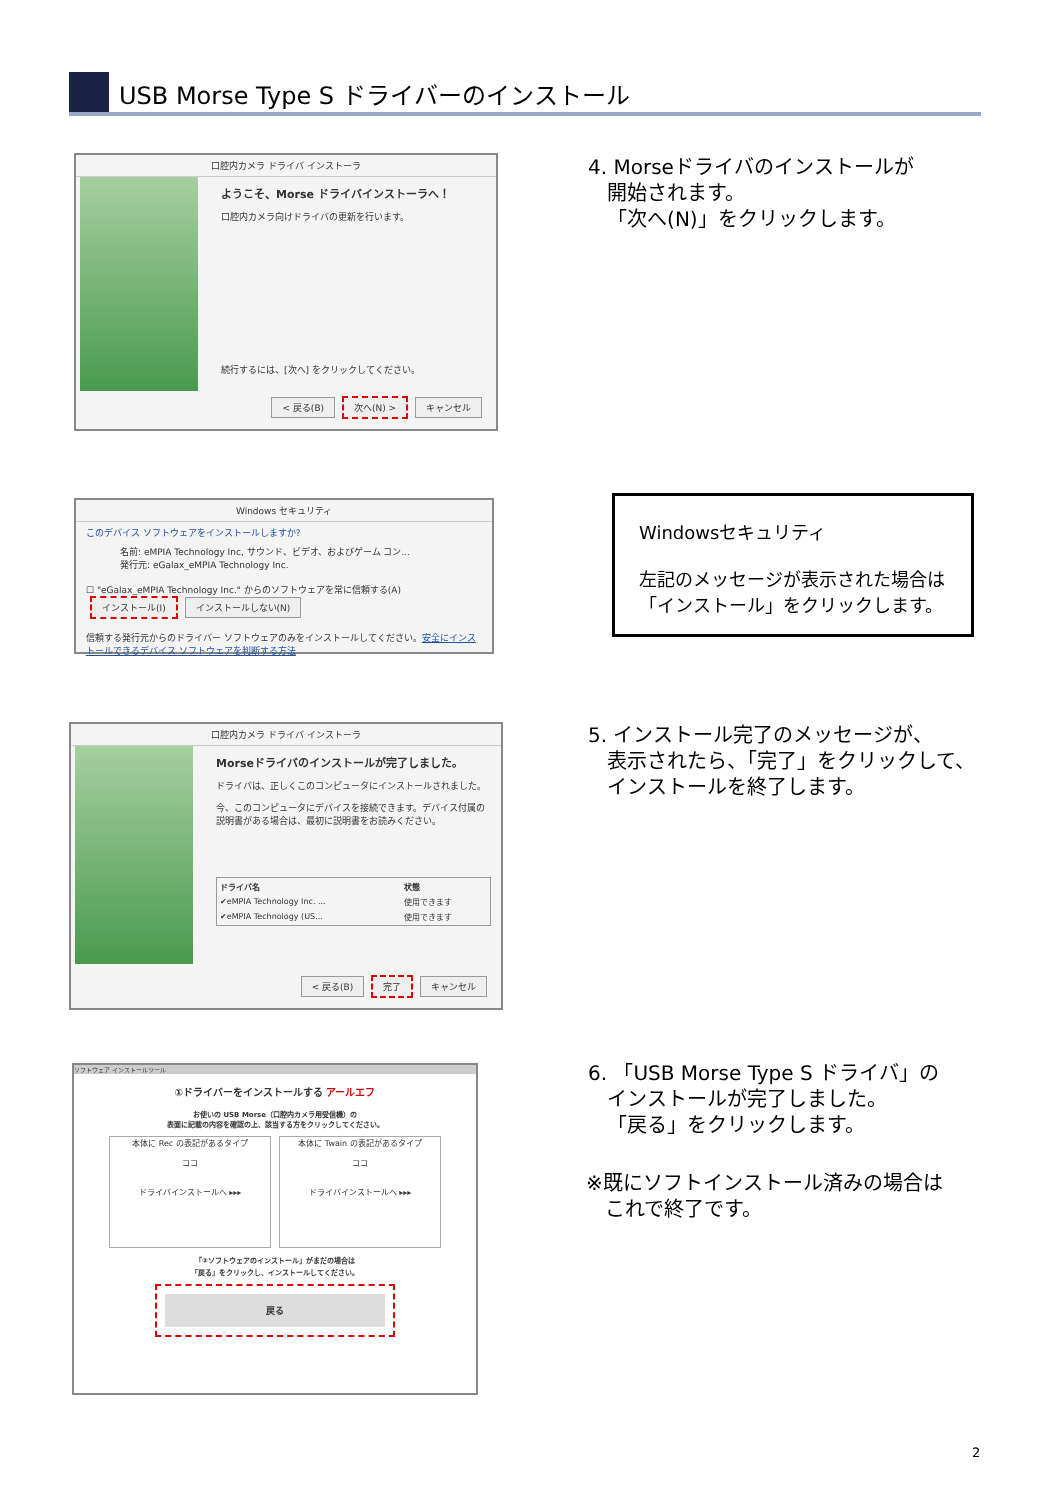USB Morse Type S ドライバーのインストール
口腔内カメラ ドライバ インストーラ
ようこそ、Morse ドライバインストーラへ！
口腔内カメラ向けドライバの更新を行います。
続行するには、[次へ] をクリックしてください。
< 戻る(B) 次へ(N) > キャンセル
4. Morseドライバのインストールが
開始されます。
「次へ(N)」をクリックします。
Windows セキュリティ
このデバイス ソフトウェアをインストールしますか?
名前: eMPIA Technology Inc, サウンド、ビデオ、およびゲーム コン...
発行元: eGalax_eMPIA Technology Inc.
☐ "eGalax_eMPIA Technology Inc." からのソフトウェアを常に信頼する(A) インストール(I) インストールしない(N)
信頼する発行元からのドライバー ソフトウェアのみをインストールしてください。安全にインストールできるデバイス ソフトウェアを判断する方法
Windowsセキュリティ
左記のメッセージが表示された場合は
「インストール」をクリックします。
口腔内カメラ ドライバ インストーラ
Morseドライバのインストールが完了しました。
ドライバは、正しくこのコンピュータにインストールされました。
今、このコンピュータにデバイスを接続できます。デバイス付属の説明書がある場合は、最初に説明書をお読みください。
| ドライバ名 | 状態 |
| --- | --- |
| ✔eMPIA Technology Inc. ... | 使用できます |
| ✔eMPIA Technology (US... | 使用できます |
< 戻る(B) 完了 キャンセル
5. インストール完了のメッセージが、
表示されたら、「完了」をクリックして、
インストールを終了します。
ソフトウェア インストールツール
①ドライバーをインストールする アールエフ
お使いの USB Morse（口腔内カメラ用受信機）の
表面に記載の内容を確認の上、該当する方をクリックしてください。
本体に Rec の表記があるタイプ
ココ
ドライバインストールへ ▸▸▸
本体に Twain の表記があるタイプ
ココ
ドライバインストールへ ▸▸▸
「②ソフトウェアのインストール」がまだの場合は
「戻る」をクリックし、インストールしてください。
戻る
6. 「USB Morse Type S ドライバ」の
インストールが完了しました。
「戻る」をクリックします。
※既にソフトインストール済みの場合は
これで終了です。
2